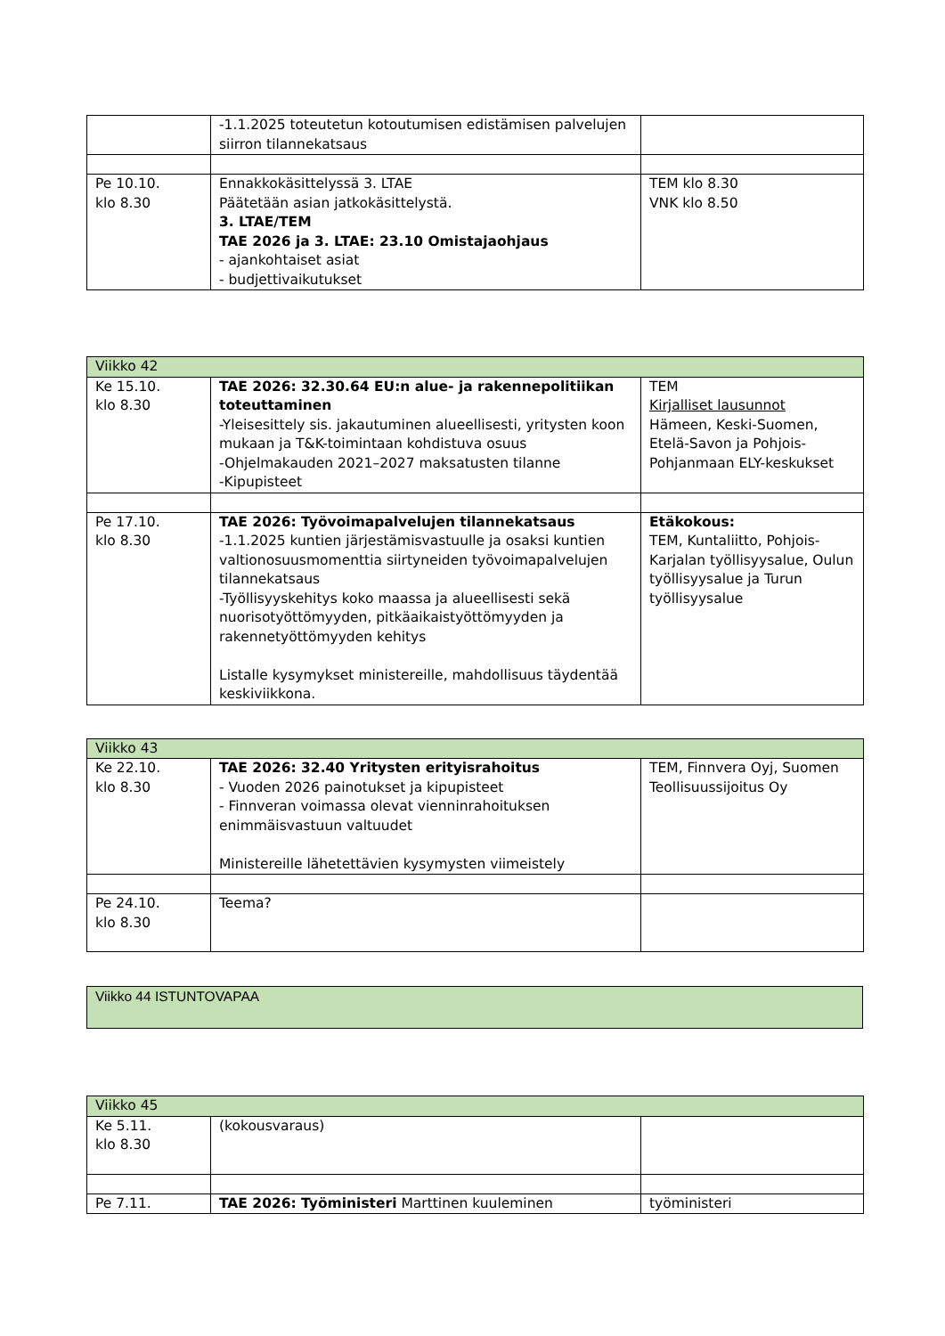| | -1.1.2025 toteutetun kotoutumisen edistämisen palvelujen siirron tilannekatsaus | |
| Pe 10.10. klo 8.30 | Ennakkokäsittelyssä 3. LTAE Päätetään asian jatkokäsittelystä. 3. LTAE/TEM TAE 2026 ja 3. LTAE: 23.10 Omistajaohjaus - ajankohtaiset asiat - budjettivaikutukset | TEM klo 8.30 VNK klo 8.50 |
| Viikko 42 | | |
| Ke 15.10. klo 8.30 | TAE 2026: 32.30.64 EU:n alue- ja rakennepolitiikan toteuttaminen -Yleisesittely sis. jakautuminen alueellisesti, yritysten koon mukaan ja T&K-toimintaan kohdistuva osuus -Ohjelmakauden 2021–2027 maksatusten tilanne -Kipupisteet | TEM Kirjalliset lausunnot Hämeen, Keski-Suomen, Etelä-Savon ja Pohjois-Pohjanmaan ELY-keskukset |
| Pe 17.10. klo 8.30 | TAE 2026: Työvoimapalvelujen tilannekatsaus -1.1.2025 kuntien järjestämisvastuulle ja osaksi kuntien valtionosuusmomenttia siirtyneiden työvoimapalvelujen tilannekatsaus -Työllisyyskehitys koko maassa ja alueellisesti sekä nuorisotyöttömyyden, pitkäaikaistyöttömyyden ja rakennetyöttömyyden kehitys Listalle kysymykset ministereille, mahdollisuus täydentää keskiviikkona. | Etäkokous: TEM, Kuntaliitto, Pohjois-Karjalan työllisyysalue, Oulun työllisyysalue ja Turun työllisyysalue |
| Viikko 43 | | |
| Ke 22.10. klo 8.30 | TAE 2026: 32.40 Yritysten erityisrahoitus - Vuoden 2026 painotukset ja kipupisteet - Finnveran voimassa olevat vienninrahoituksen enimmäisvastuun valtuudet Ministereille lähetettävien kysymysten viimeistely | TEM, Finnvera Oyj, Suomen Teollisuussijoitus Oy |
| Pe 24.10. klo 8.30 | Teema? | |
| Viikko 44 ISTUNTOVAPAA |
| Viikko 45 | | |
| Ke 5.11. klo 8.30 | (kokousvaraus) | |
| Pe 7.11. | TAE 2026: Työministeri Marttinen kuuleminen | työministeri |